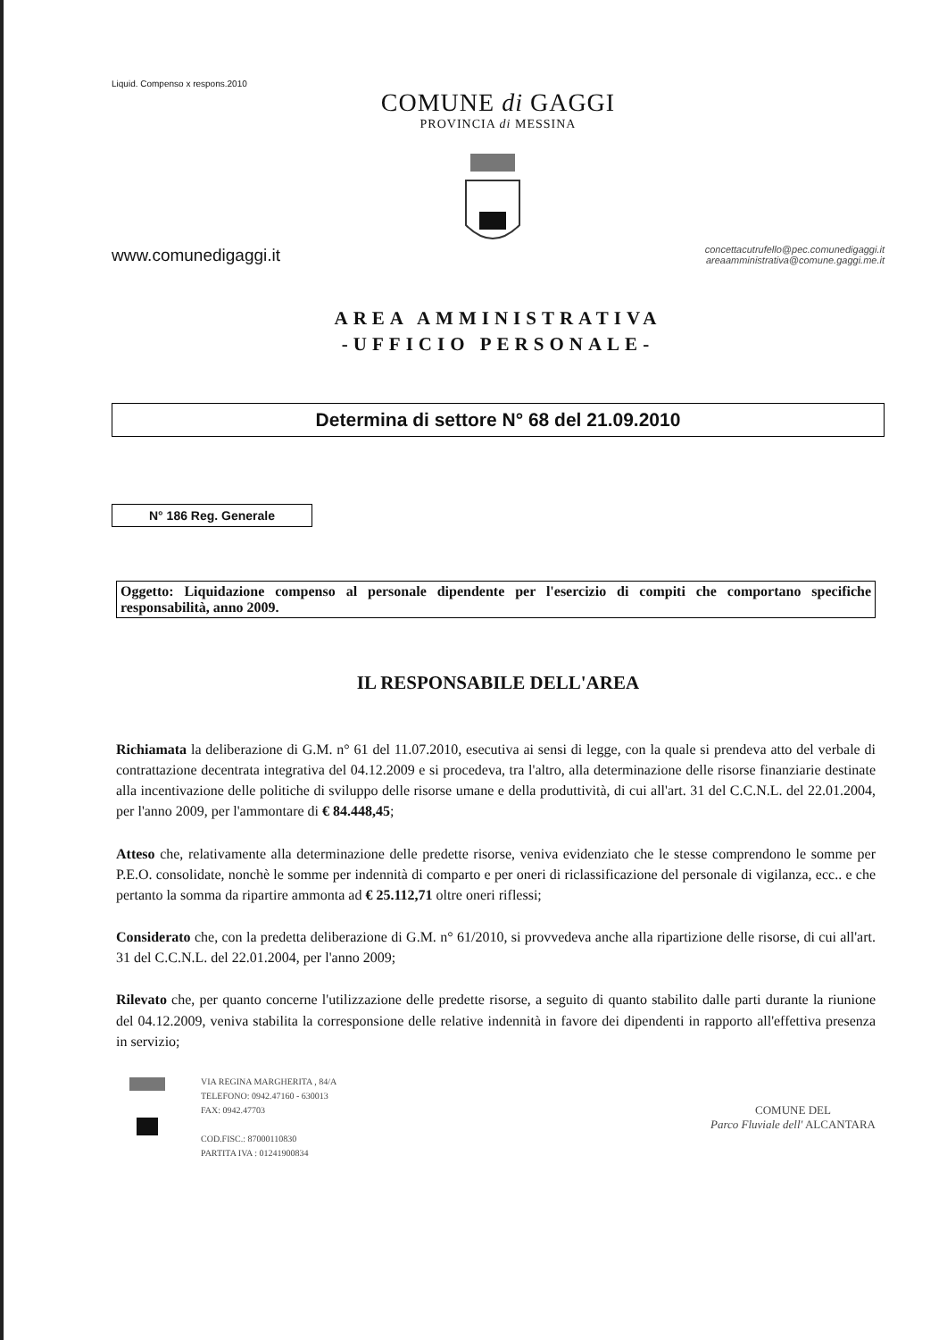Liquid. Compenso x respons.2010
COMUNE di GAGGI
PROVINCIA di MESSINA
www.comunedigaggi.it
concettacutrufello@pec.comunedigaggi.it
areaamministrativa@comune.gaggi.me.it
AREA AMMINISTRATIVA
-UFFICIO PERSONALE-
Determina di settore N° 68 del 21.09.2010
N° 186 Reg. Generale
Oggetto: Liquidazione compenso al personale dipendente per l'esercizio di compiti che comportano specifiche responsabilità, anno 2009.
IL RESPONSABILE DELL'AREA
Richiamata la deliberazione di G.M. n° 61 del 11.07.2010, esecutiva ai sensi di legge, con la quale si prendeva atto del verbale di contrattazione decentrata integrativa del 04.12.2009 e si procedeva, tra l'altro, alla determinazione delle risorse finanziarie destinate alla incentivazione delle politiche di sviluppo delle risorse umane e della produttività, di cui all'art. 31 del C.C.N.L. del 22.01.2004, per l'anno 2009, per l'ammontare di € 84.448,45;
Atteso che, relativamente alla determinazione delle predette risorse, veniva evidenziato che le stesse comprendono le somme per P.E.O. consolidate, nonchè le somme per indennità di comparto e per oneri di riclassificazione del personale di vigilanza, ecc.. e che pertanto la somma da ripartire ammonta ad € 25.112,71 oltre oneri riflessi;
Considerato che, con la predetta deliberazione di G.M. n° 61/2010, si provvedeva anche alla ripartizione delle risorse, di cui all'art. 31 del C.C.N.L. del 22.01.2004, per l'anno 2009;
Rilevato che, per quanto concerne l'utilizzazione delle predette risorse, a seguito di quanto stabilito dalle parti durante la riunione del 04.12.2009, veniva stabilita la corresponsione delle relative indennità in favore dei dipendenti in rapporto all'effettiva presenza in servizio;
VIA REGINA MARGHERITA , 84/A
TELEFONO: 0942.47160 - 630013
FAX: 0942.47703
COD.FISC.: 87000110830
PARTITA IVA : 01241900834
COMUNE DEL
Parco Fluviale dell' ALCANTARA